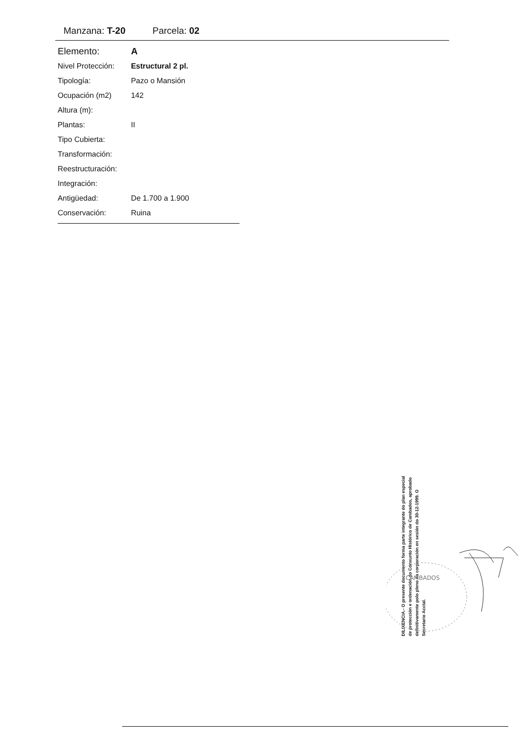Manzana: T-20 Parcela: 02
| Elemento: | A |
| Nivel Protección: | Estructural 2 pl. |
| Tipología: | Pazo o Mansión |
| Ocupación (m2) | 142 |
| Altura (m): | |
| Plantas: | II |
| Tipo Cubierta: | |
| Transformación: | |
| Reestructuración: | |
| Integración: | |
| Antigüedad: | De 1.700 a 1.900 |
| Conservación: | Ruina |
DILIXENCIA.- O presente documento forma parte integrante do plan especial de protección e ordenación do Conxunto Histórico de Cambados, aprobado definitivamente polo pleno da corporación en sesión do 30-12-1999. O Secretario Acctal.
CAMBADOS